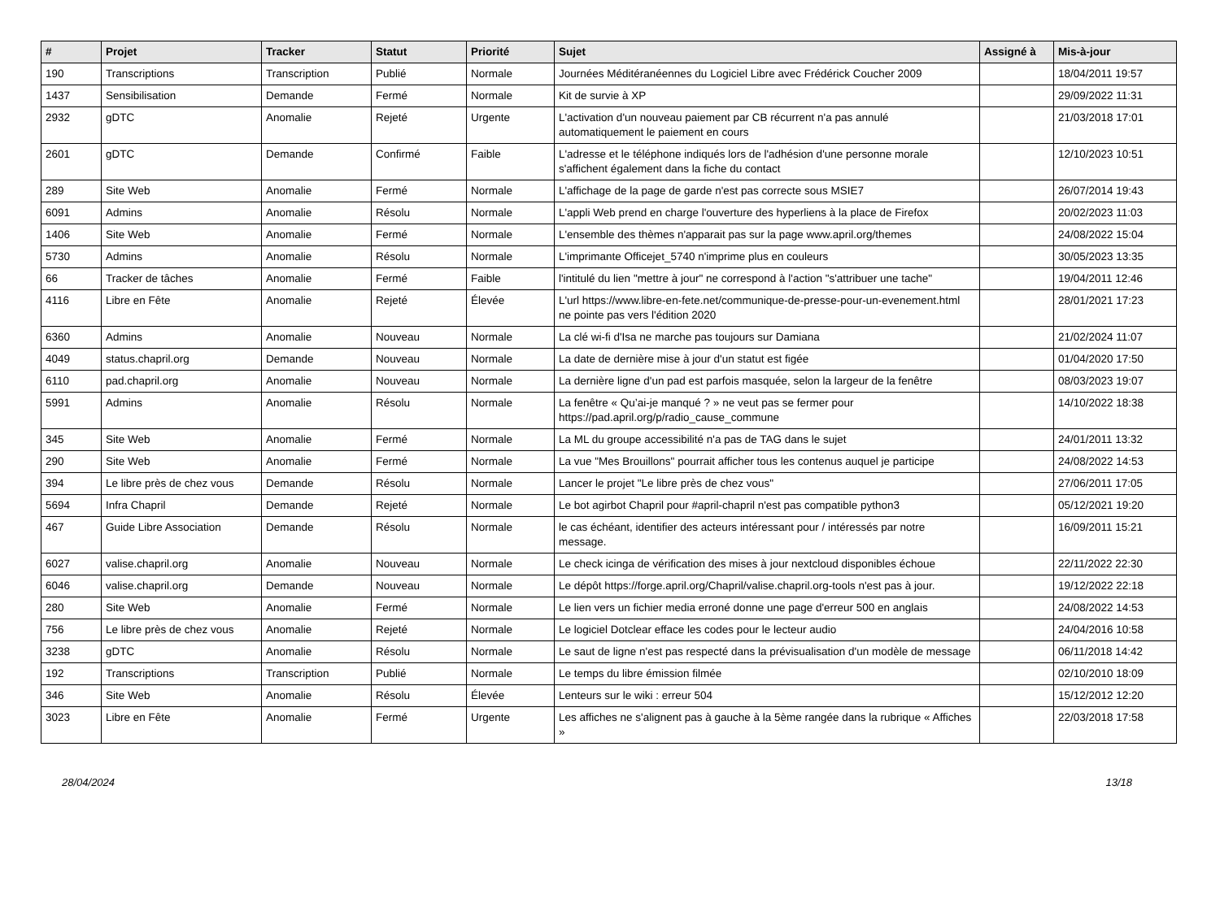| # | Projet | Tracker | Statut | Priorité | Sujet | Assigné à | Mis-à-jour |
| --- | --- | --- | --- | --- | --- | --- | --- |
| 190 | Transcriptions | Transcription | Publié | Normale | Journées Méditéranéennes du Logiciel Libre avec Frédérick Coucher 2009 | | 18/04/2011 19:57 |
| 1437 | Sensibilisation | Demande | Fermé | Normale | Kit de survie à XP | | 29/09/2022 11:31 |
| 2932 | gDTC | Anomalie | Rejeté | Urgente | L'activation d'un nouveau paiement par CB récurrent n'a pas annulé automatiquement le paiement en cours | | 21/03/2018 17:01 |
| 2601 | gDTC | Demande | Confirmé | Faible | L'adresse et le téléphone indiqués lors de l'adhésion d'une personne morale s'affichent également dans la fiche du contact | | 12/10/2023 10:51 |
| 289 | Site Web | Anomalie | Fermé | Normale | L'affichage de la page de garde n'est pas correcte sous MSIE7 | | 26/07/2014 19:43 |
| 6091 | Admins | Anomalie | Résolu | Normale | L'appli Web prend en charge l'ouverture des hyperliens à la place de Firefox | | 20/02/2023 11:03 |
| 1406 | Site Web | Anomalie | Fermé | Normale | L'ensemble des thèmes n'apparait pas sur la page www.april.org/themes | | 24/08/2022 15:04 |
| 5730 | Admins | Anomalie | Résolu | Normale | L'imprimante Officejet_5740 n'imprime plus en couleurs | | 30/05/2023 13:35 |
| 66 | Tracker de tâches | Anomalie | Fermé | Faible | l'intitulé du lien "mettre à jour" ne correspond à l'action "s'attribuer une tache" | | 19/04/2011 12:46 |
| 4116 | Libre en Fête | Anomalie | Rejeté | Élevée | L'url https://www.libre-en-fete.net/communique-de-presse-pour-un-evenement.html ne pointe pas vers l'édition 2020 | | 28/01/2021 17:23 |
| 6360 | Admins | Anomalie | Nouveau | Normale | La clé wi-fi d'Isa ne marche pas toujours sur Damiana | | 21/02/2024 11:07 |
| 4049 | status.chapril.org | Demande | Nouveau | Normale | La date de dernière mise à jour d'un statut est figée | | 01/04/2020 17:50 |
| 6110 | pad.chapril.org | Anomalie | Nouveau | Normale | La dernière ligne d'un pad est parfois masquée, selon la largeur de la fenêtre | | 08/03/2023 19:07 |
| 5991 | Admins | Anomalie | Résolu | Normale | La fenêtre « Qu’ai-je manqué ? » ne veut pas se fermer pour https://pad.april.org/p/radio_cause_commune | | 14/10/2022 18:38 |
| 345 | Site Web | Anomalie | Fermé | Normale | La ML du groupe accessibilité n'a pas de TAG dans le sujet | | 24/01/2011 13:32 |
| 290 | Site Web | Anomalie | Fermé | Normale | La vue "Mes Brouillons" pourrait afficher tous les contenus auquel je participe | | 24/08/2022 14:53 |
| 394 | Le libre près de chez vous | Demande | Résolu | Normale | Lancer le projet "Le libre près de chez vous" | | 27/06/2011 17:05 |
| 5694 | Infra Chapril | Demande | Rejeté | Normale | Le bot agirbot Chapril pour #april-chapril n'est pas compatible python3 | | 05/12/2021 19:20 |
| 467 | Guide Libre Association | Demande | Résolu | Normale | le cas échéant, identifier des acteurs intéressant pour / intéressés par notre message. | | 16/09/2011 15:21 |
| 6027 | valise.chapril.org | Anomalie | Nouveau | Normale | Le check icinga de vérification des mises à jour nextcloud disponibles échoue | | 22/11/2022 22:30 |
| 6046 | valise.chapril.org | Demande | Nouveau | Normale | Le dépôt https://forge.april.org/Chapril/valise.chapril.org-tools n'est pas à jour. | | 19/12/2022 22:18 |
| 280 | Site Web | Anomalie | Fermé | Normale | Le lien vers un fichier media erroné donne une page d'erreur 500 en anglais | | 24/08/2022 14:53 |
| 756 | Le libre près de chez vous | Anomalie | Rejeté | Normale | Le logiciel Dotclear efface les codes pour le lecteur audio | | 24/04/2016 10:58 |
| 3238 | gDTC | Anomalie | Résolu | Normale | Le saut de ligne n'est pas respecté dans la prévisualisation d'un modèle de message | | 06/11/2018 14:42 |
| 192 | Transcriptions | Transcription | Publié | Normale | Le temps du libre émission filmée | | 02/10/2010 18:09 |
| 346 | Site Web | Anomalie | Résolu | Élevée | Lenteurs sur le wiki : erreur 504 | | 15/12/2012 12:20 |
| 3023 | Libre en Fête | Anomalie | Fermé | Urgente | Les affiches ne s'alignent pas à gauche à la 5ème rangée dans la rubrique « Affiches » | | 22/03/2018 17:58 |
28/04/2024 13/18